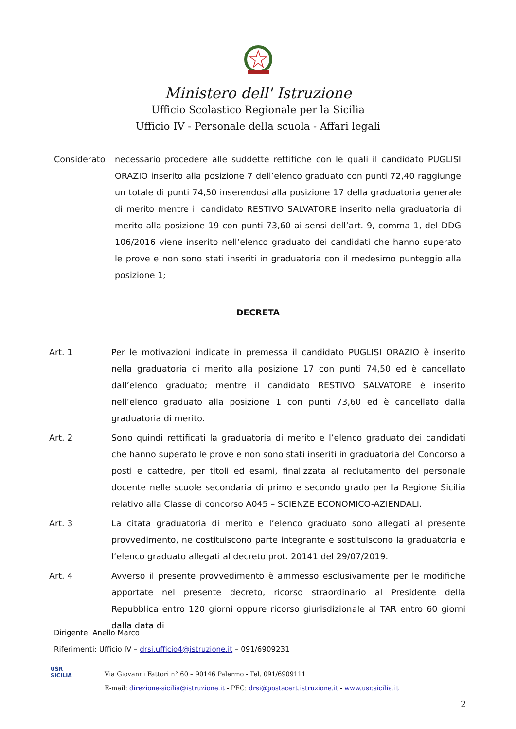Ministero dell' Istruzione
Ufficio Scolastico Regionale per la Sicilia
Ufficio IV - Personale della scuola - Affari legali
Considerato necessario procedere alle suddette rettifiche con le quali il candidato PUGLISI ORAZIO inserito alla posizione 7 dell’elenco graduato con punti 72,40 raggiunge un totale di punti 74,50 inserendosi alla posizione 17 della graduatoria generale di merito mentre il candidato RESTIVO SALVATORE inserito nella graduatoria di merito alla posizione 19 con punti 73,60 ai sensi dell’art. 9, comma 1, del DDG 106/2016 viene inserito nell’elenco graduato dei candidati che hanno superato le prove e non sono stati inseriti in graduatoria con il medesimo punteggio alla posizione 1;
DECRETA
Art. 1 Per le motivazioni indicate in premessa il candidato PUGLISI ORAZIO è inserito nella graduatoria di merito alla posizione 17 con punti 74,50 ed è cancellato dall’elenco graduato; mentre il candidato RESTIVO SALVATORE è inserito nell’elenco graduato alla posizione 1 con punti 73,60 ed è cancellato dalla graduatoria di merito.
Art. 2 Sono quindi rettificati la graduatoria di merito e l’elenco graduato dei candidati che hanno superato le prove e non sono stati inseriti in graduatoria del Concorso a posti e cattedre, per titoli ed esami, finalizzata al reclutamento del personale docente nelle scuole secondaria di primo e secondo grado per la Regione Sicilia relativo alla Classe di concorso A045 – SCIENZE ECONOMICO-AZIENDALI.
Art. 3 La citata graduatoria di merito e l’elenco graduato sono allegati al presente provvedimento, ne costituiscono parte integrante e sostituiscono la graduatoria e l’elenco graduato allegati al decreto prot. 20141 del 29/07/2019.
Art. 4 Avverso il presente provvedimento è ammesso esclusivamente per le modifiche apportate nel presente decreto, ricorso straordinario al Presidente della Repubblica entro 120 giorni oppure ricorso giurisdizionale al TAR entro 60 giorni dalla data di
Dirigente: Anello Marco
Riferimenti: Ufficio IV – drsi.ufficio4@istruzione.it – 091/6909231
USR
SICILIA
Via Giovanni Fattori n° 60 – 90146 Palermo - Tel. 091/6909111
E-mail: direzione-sicilia@istruzione.it - PEC: drsi@postacert.istruzione.it - www.usr.sicilia.it
2